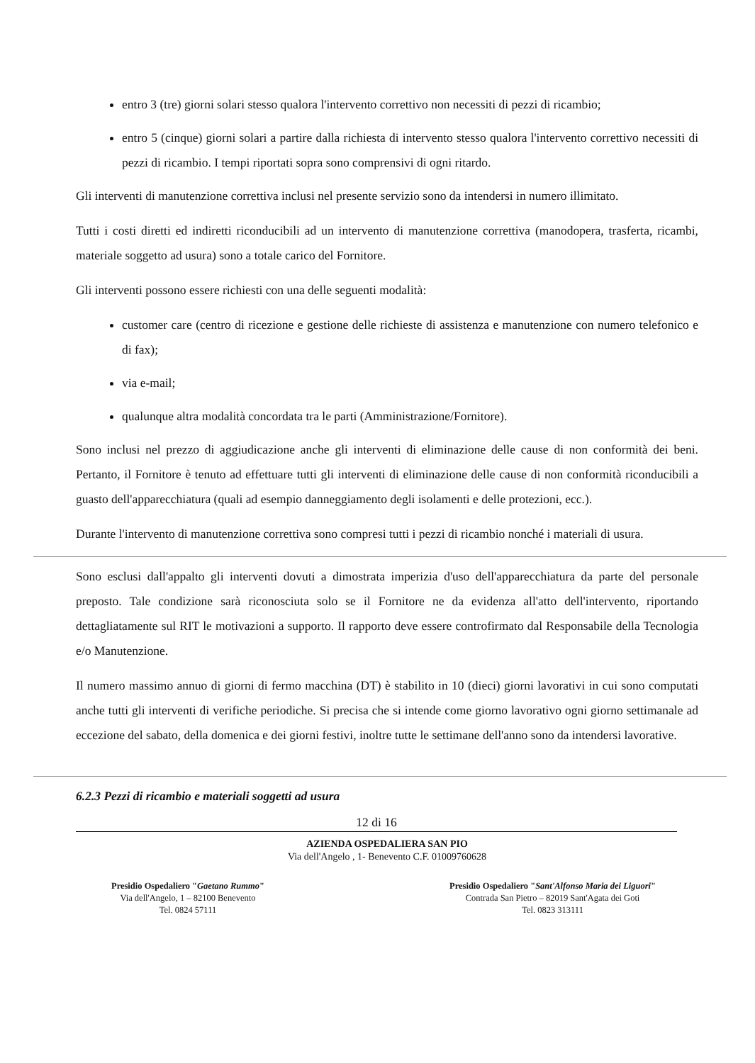entro 3 (tre) giorni solari stesso qualora l'intervento correttivo non necessiti di pezzi di ricambio;
entro 5 (cinque) giorni solari a partire dalla richiesta di intervento stesso qualora l'intervento correttivo necessiti di pezzi di ricambio. I tempi riportati sopra sono comprensivi di ogni ritardo.
Gli interventi di manutenzione correttiva inclusi nel presente servizio sono da intendersi in numero illimitato.
Tutti i costi diretti ed indiretti riconducibili ad un intervento di manutenzione correttiva (manodopera, trasferta, ricambi, materiale soggetto ad usura) sono a totale carico del Fornitore.
Gli interventi possono essere richiesti con una delle seguenti modalità:
customer care (centro di ricezione e gestione delle richieste di assistenza e manutenzione con numero telefonico e di fax);
via e-mail;
qualunque altra modalità concordata tra le parti (Amministrazione/Fornitore).
Sono inclusi nel prezzo di aggiudicazione anche gli interventi di eliminazione delle cause di non conformità dei beni. Pertanto, il Fornitore è tenuto ad effettuare tutti gli interventi di eliminazione delle cause di non conformità riconducibili a guasto dell'apparecchiatura (quali ad esempio danneggiamento degli isolamenti e delle protezioni, ecc.).
Durante l'intervento di manutenzione correttiva sono compresi tutti i pezzi di ricambio nonché i materiali di usura.
Sono esclusi dall'appalto gli interventi dovuti a dimostrata imperizia d'uso dell'apparecchiatura da parte del personale preposto. Tale condizione sarà riconosciuta solo se il Fornitore ne da evidenza all'atto dell'intervento, riportando dettagliatamente sul RIT le motivazioni a supporto. Il rapporto deve essere controfirmato dal Responsabile della Tecnologia e/o Manutenzione.
Il numero massimo annuo di giorni di fermo macchina (DT) è stabilito in 10 (dieci) giorni lavorativi in cui sono computati anche tutti gli interventi di verifiche periodiche. Si precisa che si intende come giorno lavorativo ogni giorno settimanale ad eccezione del sabato, della domenica e dei giorni festivi, inoltre tutte le settimane dell'anno sono da intendersi lavorative.
6.2.3 Pezzi di ricambio e materiali soggetti ad usura
12 di 16
AZIENDA OSPEDALIERA SAN PIO
Via dell'Angelo , 1- Benevento C.F. 01009760628
Presidio Ospedaliero "Gaetano Rummo"
Via dell'Angelo, 1 – 82100 Benevento
Tel. 0824 57111
Presidio Ospedaliero "Sant'Alfonso Maria dei Liguori"
Contrada San Pietro – 82019 Sant'Agata dei Goti
Tel. 0823 313111